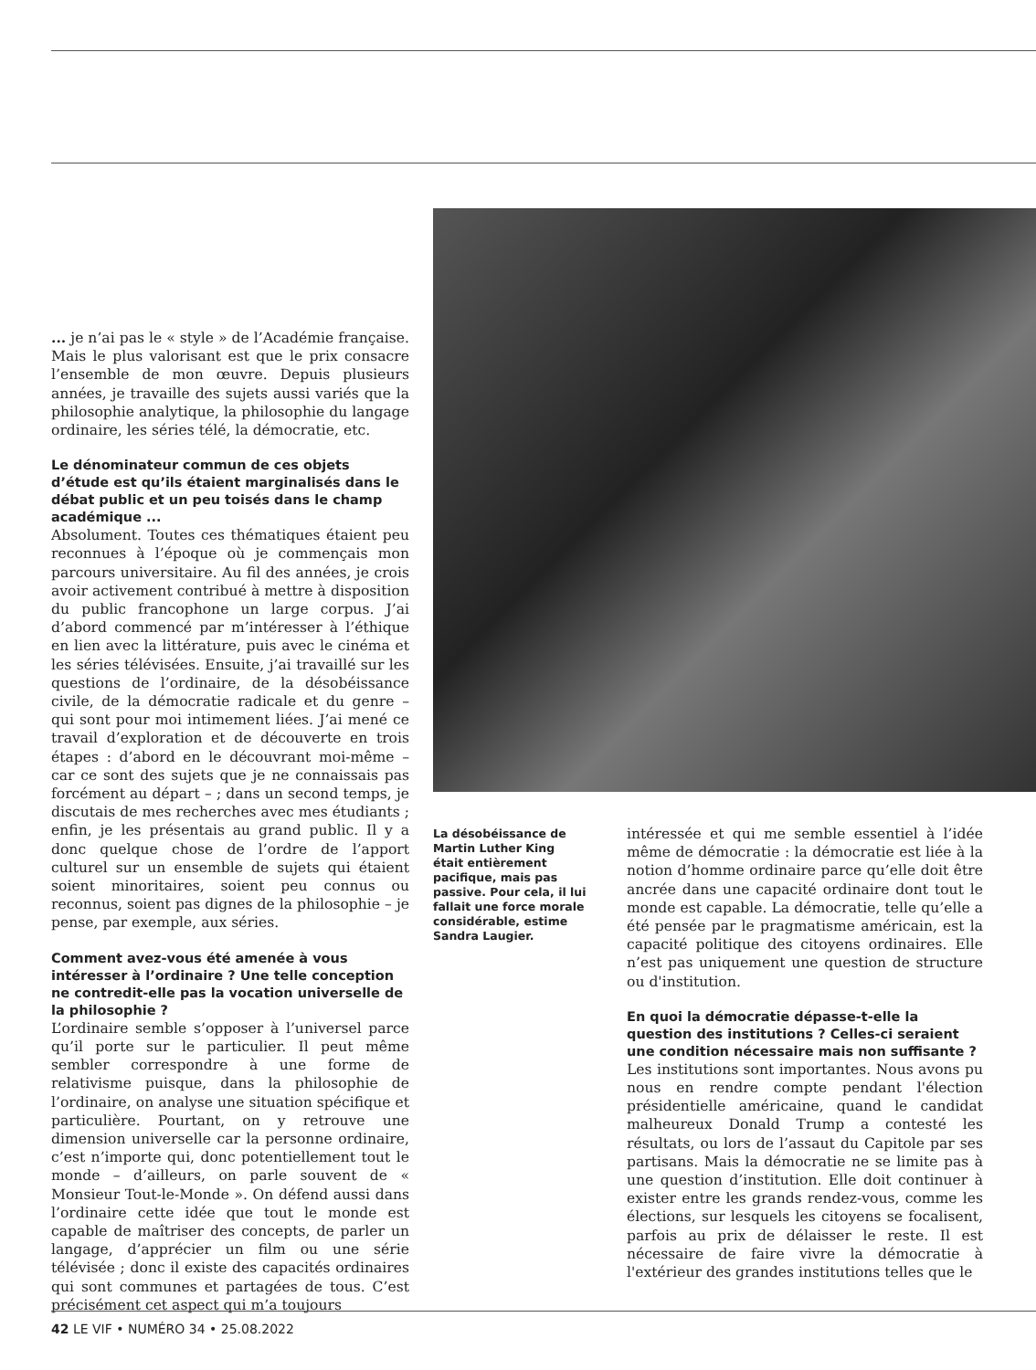... je n’ai pas le « style » de l’Académie française. Mais le plus valorisant est que le prix consacre l’ensemble de mon œuvre. Depuis plusieurs années, je travaille des sujets aussi variés que la philosophie analytique, la philosophie du langage ordinaire, les séries télé, la démocratie, etc.
Le dénominateur commun de ces objets d’étude est qu’ils étaient marginalisés dans le débat public et un peu toisés dans le champ académique ...
Absolument. Toutes ces thématiques étaient peu reconnues à l’époque où je commençais mon parcours universitaire. Au fil des années, je crois avoir activement contribué à mettre à disposition du public francophone un large corpus. J’ai d’abord commencé par m’intéresser à l’éthique en lien avec la littérature, puis avec le cinéma et les séries télévisées. Ensuite, j’ai travaillé sur les questions de l’ordinaire, de la désobéissance civile, de la démocratie radicale et du genre – qui sont pour moi intimement liées. J’ai mené ce travail d’exploration et de découverte en trois étapes : d’abord en le découvrant moi-même – car ce sont des sujets que je ne connaissais pas forcément au départ – ; dans un second temps, je discutais de mes recherches avec mes étudiants ; enfin, je les présentais au grand public. Il y a donc quelque chose de l’ordre de l’apport culturel sur un ensemble de sujets qui étaient soient minoritaires, soient peu connus ou reconnus, soient pas dignes de la philosophie – je pense, par exemple, aux séries.
Comment avez-vous été amenée à vous intéresser à l’ordinaire ? Une telle conception ne contredit-elle pas la vocation universelle de la philosophie ?
L’ordinaire semble s’opposer à l’universel parce qu’il porte sur le particulier. Il peut même sembler correspondre à une forme de relativisme puisque, dans la philosophie de l’ordinaire, on analyse une situation spécifique et particulière. Pourtant, on y retrouve une dimension universelle car la personne ordinaire, c’est n’importe qui, donc potentiellement tout le monde – d’ailleurs, on parle souvent de « Monsieur Tout-le-Monde ». On défend aussi dans l’ordinaire cette idée que tout le monde est capable de maîtriser des concepts, de parler un langage, d’apprécier un film ou une série télévisée ; donc il existe des capacités ordinaires qui sont communes et partagées de tous. C’est précisément cet aspect qui m’a toujours
La désobéissance de Martin Luther King était entièrement pacifique, mais pas passive. Pour cela, il lui fallait une force morale considérable, estime Sandra Laugier.
intéressée et qui me semble essentiel à l’idée même de démocratie : la démocratie est liée à la notion d’homme ordinaire parce qu’elle doit être ancrée dans une capacité ordinaire dont tout le monde est capable. La démocratie, telle qu’elle a été pensée par le pragmatisme américain, est la capacité politique des citoyens ordinaires. Elle n’est pas uniquement une question de structure ou d'institution.
En quoi la démocratie dépasse-t-elle la question des institutions ? Celles-ci seraient une condition nécessaire mais non suffisante ?
Les institutions sont importantes. Nous avons pu nous en rendre compte pendant l'élection présidentielle américaine, quand le candidat malheureux Donald Trump a contesté les résultats, ou lors de l’assaut du Capitole par ses partisans. Mais la démocratie ne se limite pas à une question d’institution. Elle doit continuer à exister entre les grands rendez-vous, comme les élections, sur lesquels les citoyens se focalisent, parfois au prix de délaisser le reste. Il est nécessaire de faire vivre la démocratie à l'extérieur des grandes institutions telles que le
42 LE VIF • NUMÉRO 34 • 25.08.2022